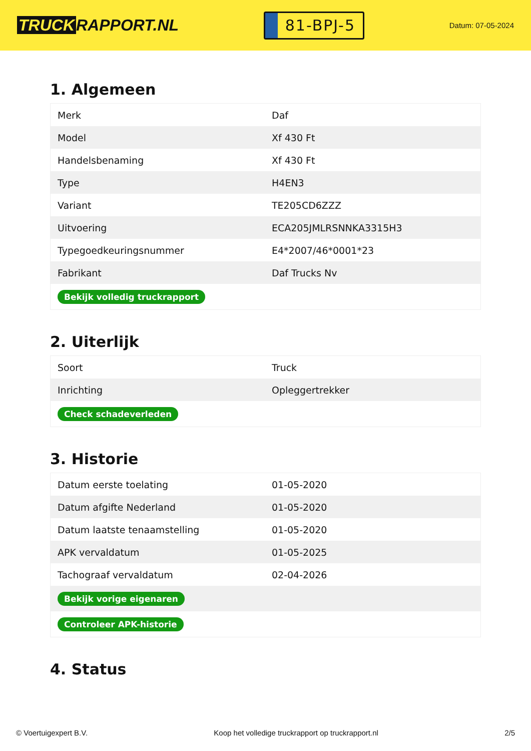TRUCK RAPPORT.NL
81-BPJ-5
Datum: 07-05-2024
1. Algemeen
| Merk | Daf |
| Model | Xf 430 Ft |
| Handelsbenaming | Xf 430 Ft |
| Type | H4EN3 |
| Variant | TE205CD6ZZZ |
| Uitvoering | ECA205JMLRSNNKA3315H3 |
| Typegoedkeuringsnummer | E4*2007/46*0001*23 |
| Fabrikant | Daf Trucks Nv |
| Bekijk volledig truckrapport | |
2. Uiterlijk
| Soort | Truck |
| Inrichting | Opleggertrekker |
| Check schadeverleden | |
3. Historie
| Datum eerste toelating | 01-05-2020 |
| Datum afgifte Nederland | 01-05-2020 |
| Datum laatste tenaamstelling | 01-05-2020 |
| APK vervaldatum | 01-05-2025 |
| Tachograaf vervaldatum | 02-04-2026 |
| Bekijk vorige eigenaren | |
| Controleer APK-historie | |
4. Status
© Voertuigexpert B.V. Koop het volledige truckrapport op truckrapport.nl 2/5